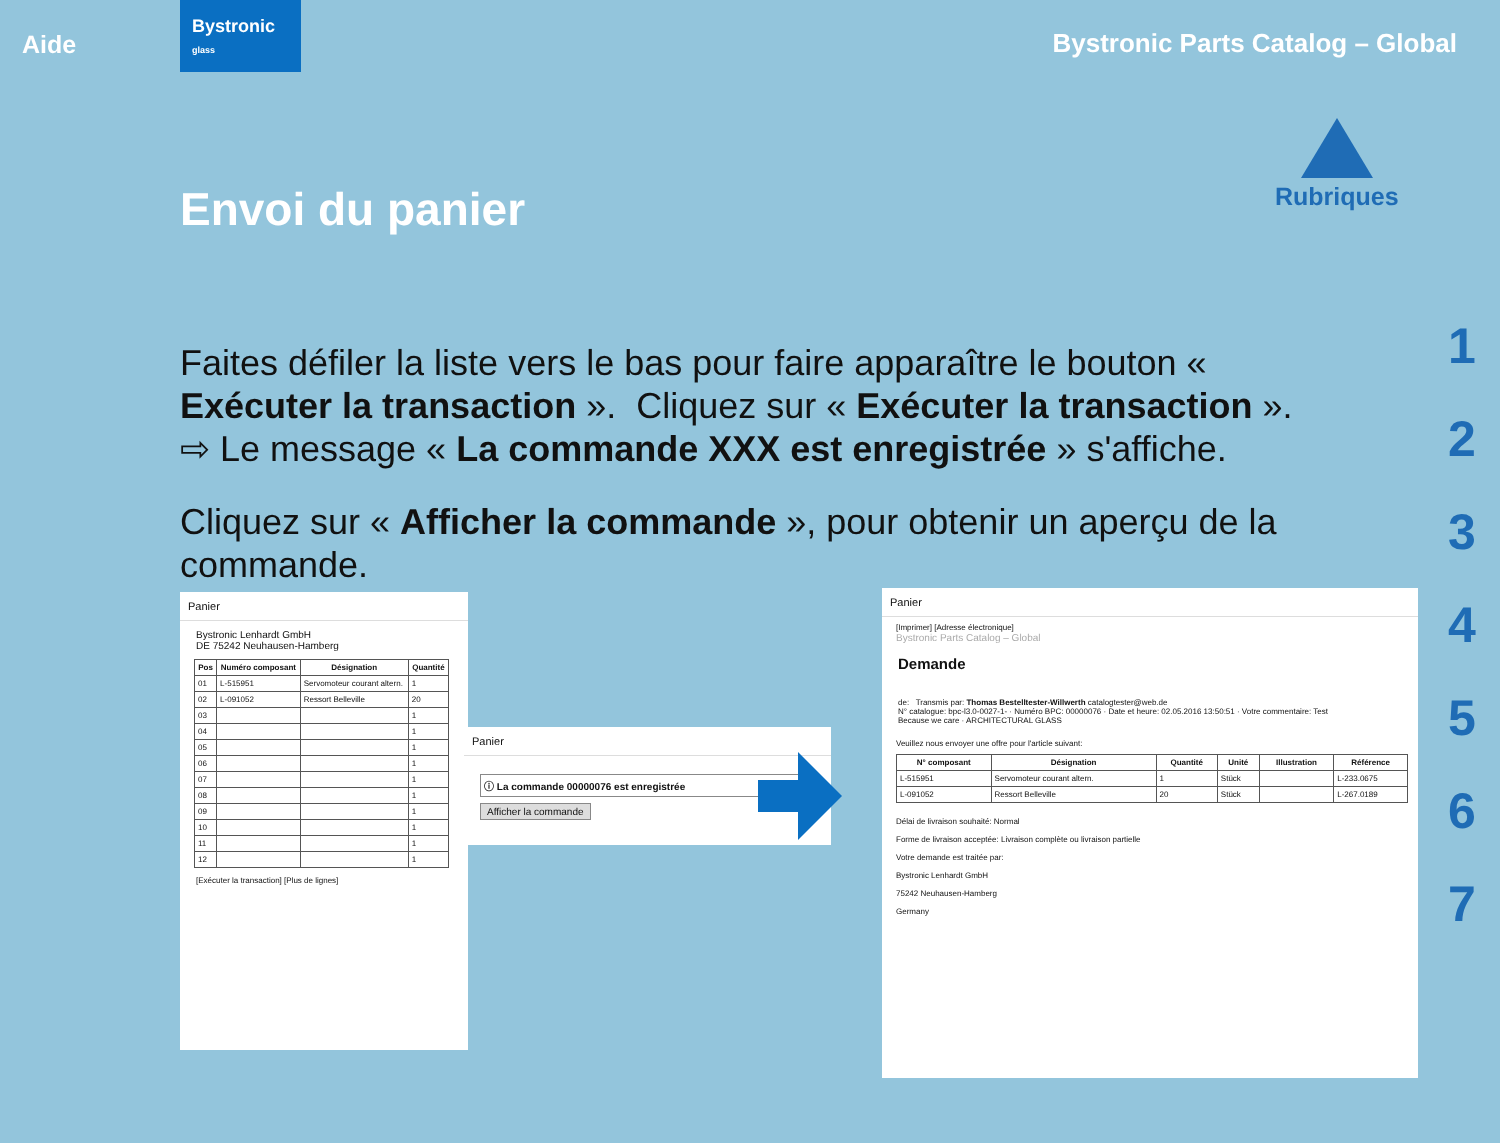Aide
Bystronic
glass
Bystronic Parts Catalog – Global
Envoi du panier
Rubriques
1
2
3
4
5
6
7
Faites défiler la liste vers le bas pour faire apparaître le bouton « Exécuter la transaction ». Cliquez sur « Exécuter la transaction ».
⇨ Le message « La commande XXX est enregistrée » s'affiche.
Cliquez sur « Afficher la commande », pour obtenir un aperçu de la commande.
Panier
Bystronic Lenhardt GmbH
DE 75242 Neuhausen-Hamberg
| Pos | Numéro composant | Désignation | Quantité |
| --- | --- | --- | --- |
| 01 | L-515951 | Servomoteur courant altern. | 1 |
| 02 | L-091052 | Ressort Belleville | 20 |
| 03 | | | 1 |
| 04 | | | 1 |
| 05 | | | 1 |
| 06 | | | 1 |
| 07 | | | 1 |
| 08 | | | 1 |
| 09 | | | 1 |
| 10 | | | 1 |
| 11 | | | 1 |
| 12 | | | 1 |
[Exécuter la transaction] [Plus de lignes]
Panier
ⓘ La commande 00000076 est enregistrée
Afficher la commande
Panier
[Imprimer] [Adresse électronique]
Bystronic Parts Catalog – Global
Demande
de: Transmis par: Thomas Bestelltester-Willwerth catalogtester@web.de
N° catalogue: bpc-l3.0-0027-1- · Numéro BPC: 00000076 · Date et heure: 02.05.2016 13:50:51 · Votre commentaire: Test
Because we care · ARCHITECTURAL GLASS
Veuillez nous envoyer une offre pour l'article suivant:
| N° composant | Désignation | Quantité | Unité | Illustration | Référence |
| --- | --- | --- | --- | --- | --- |
| L-515951 | Servomoteur courant altern. | 1 | Stück | | L-233.0675 |
| L-091052 | Ressort Belleville | 20 | Stück | | L-267.0189 |
Délai de livraison souhaité: Normal
Forme de livraison acceptée: Livraison complète ou livraison partielle
Votre demande est traitée par:
Bystronic Lenhardt GmbH
75242 Neuhausen-Hamberg
Germany